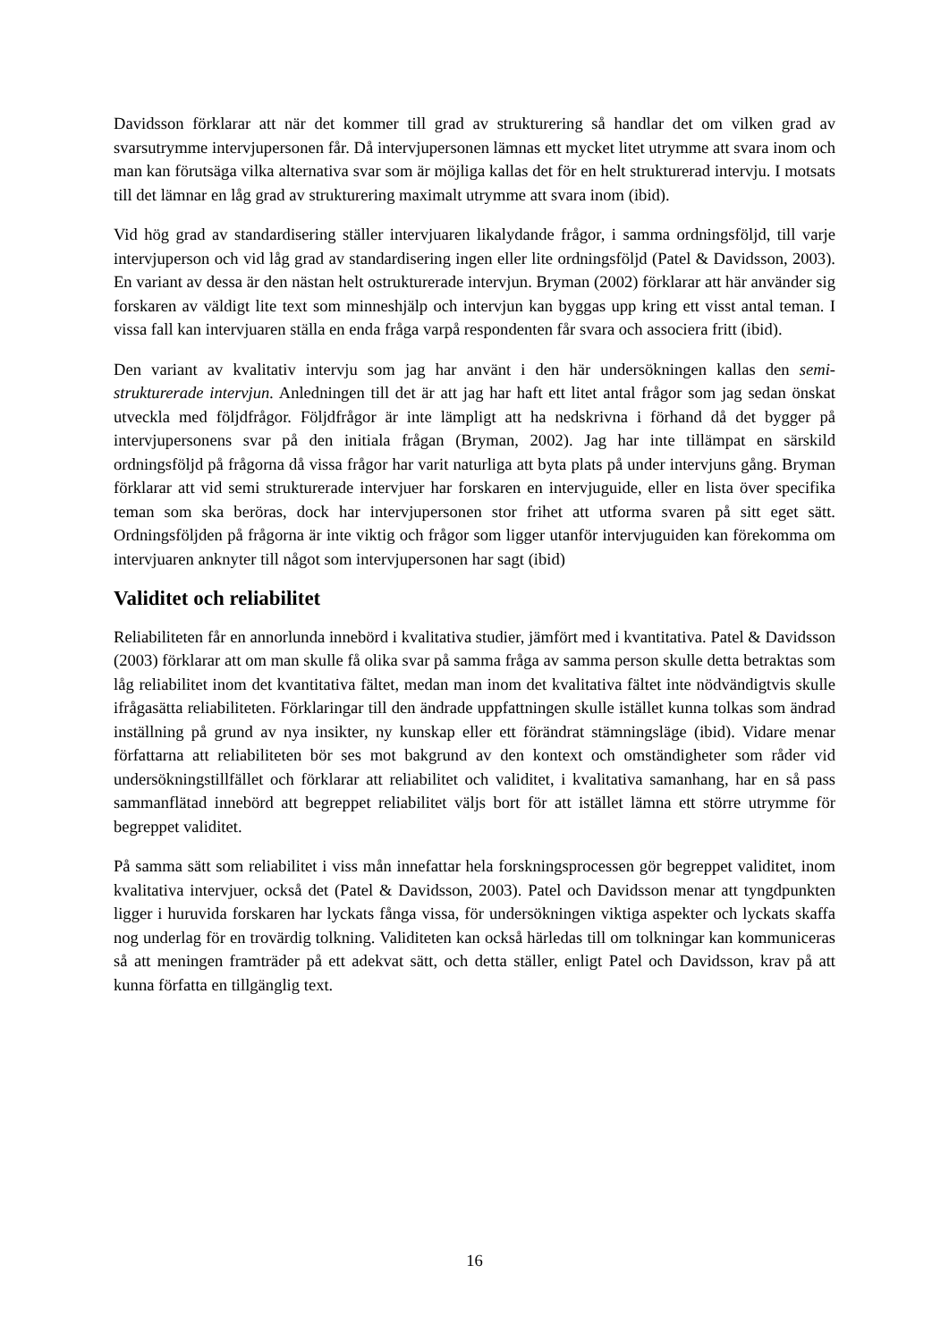Davidsson förklarar att när det kommer till grad av strukturering så handlar det om vilken grad av svarsutrymme intervjupersonen får. Då intervjupersonen lämnas ett mycket litet utrymme att svara inom och man kan förutsäga vilka alternativa svar som är möjliga kallas det för en helt strukturerad intervju. I motsats till det lämnar en låg grad av strukturering maximalt utrymme att svara inom (ibid).
Vid hög grad av standardisering ställer intervjuaren likalydande frågor, i samma ordningsföljd, till varje intervjuperson och vid låg grad av standardisering ingen eller lite ordningsföljd (Patel & Davidsson, 2003). En variant av dessa är den nästan helt ostrukturerade intervjun. Bryman (2002) förklarar att här använder sig forskaren av väldigt lite text som minneshjälp och intervjun kan byggas upp kring ett visst antal teman. I vissa fall kan intervjuaren ställa en enda fråga varpå respondenten får svara och associera fritt (ibid).
Den variant av kvalitativ intervju som jag har använt i den här undersökningen kallas den semi-strukturerade intervjun. Anledningen till det är att jag har haft ett litet antal frågor som jag sedan önskat utveckla med följdfrågor. Följdfrågor är inte lämpligt att ha nedskrivna i förhand då det bygger på intervjupersonens svar på den initiala frågan (Bryman, 2002). Jag har inte tillämpat en särskild ordningsföljd på frågorna då vissa frågor har varit naturliga att byta plats på under intervjuns gång. Bryman förklarar att vid semi strukturerade intervjuer har forskaren en intervjuguide, eller en lista över specifika teman som ska beröras, dock har intervjupersonen stor frihet att utforma svaren på sitt eget sätt. Ordningsföljden på frågorna är inte viktig och frågor som ligger utanför intervjuguiden kan förekomma om intervjuaren anknyter till något som intervjupersonen har sagt (ibid)
Validitet och reliabilitet
Reliabiliteten får en annorlunda innebörd i kvalitativa studier, jämfört med i kvantitativa. Patel & Davidsson (2003) förklarar att om man skulle få olika svar på samma fråga av samma person skulle detta betraktas som låg reliabilitet inom det kvantitativa fältet, medan man inom det kvalitativa fältet inte nödvändigtvis skulle ifrågasätta reliabiliteten. Förklaringar till den ändrade uppfattningen skulle istället kunna tolkas som ändrad inställning på grund av nya insikter, ny kunskap eller ett förändrat stämningsläge (ibid). Vidare menar författarna att reliabiliteten bör ses mot bakgrund av den kontext och omständigheter som råder vid undersökningstillfället och förklarar att reliabilitet och validitet, i kvalitativa samanhang, har en så pass sammanflätad innebörd att begreppet reliabilitet väljs bort för att istället lämna ett större utrymme för begreppet validitet.
På samma sätt som reliabilitet i viss mån innefattar hela forskningsprocessen gör begreppet validitet, inom kvalitativa intervjuer, också det (Patel & Davidsson, 2003). Patel och Davidsson menar att tyngdpunkten ligger i huruvida forskaren har lyckats fånga vissa, för undersökningen viktiga aspekter och lyckats skaffa nog underlag för en trovärdig tolkning. Validiteten kan också härledas till om tolkningar kan kommuniceras så att meningen framträder på ett adekvat sätt, och detta ställer, enligt Patel och Davidsson, krav på att kunna författa en tillgänglig text.
16